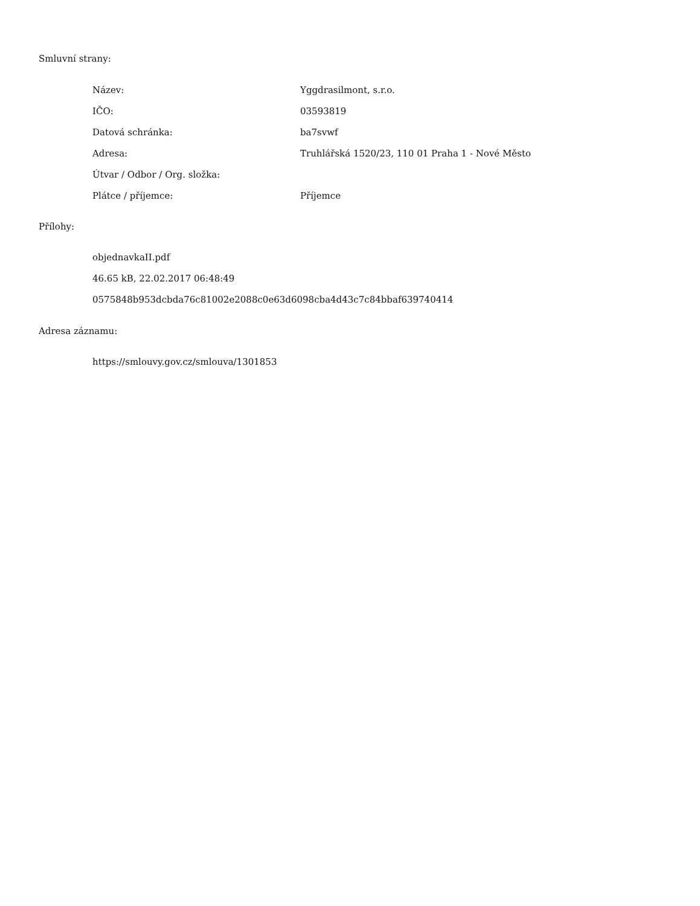Smluvní strany:
| Název: | Yggdrasilmont, s.r.o. |
| IČO: | 03593819 |
| Datová schránka: | ba7svwf |
| Adresa: | Truhlářská 1520/23, 110 01 Praha 1 - Nové Město |
| Útvar / Odbor / Org. složka: | |
| Plátce / příjemce: | Příjemce |
Přílohy:
objednavkaII.pdf
46.65 kB, 22.02.2017 06:48:49
0575848b953dcbda76c81002e2088c0e63d6098cba4d43c7c84bbaf639740414
Adresa záznamu:
https://smlouvy.gov.cz/smlouva/1301853